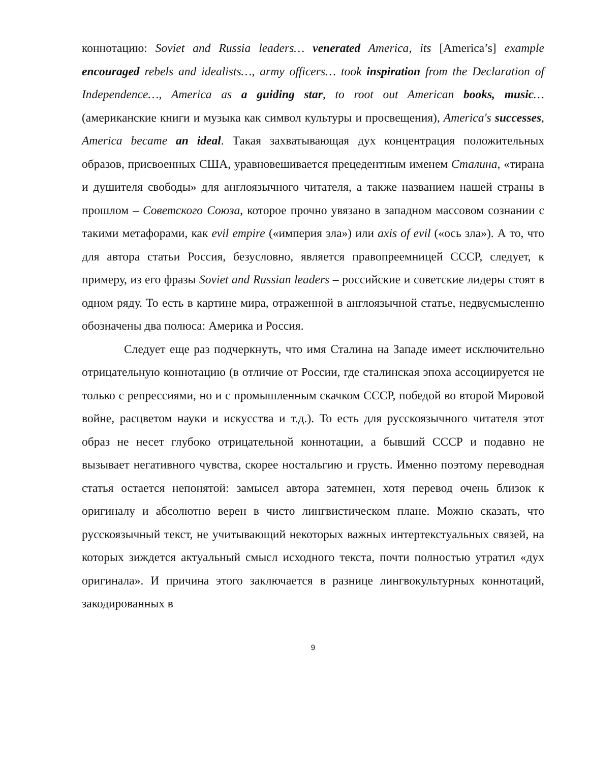коннотацию: Soviet and Russia leaders… venerated America, its [America’s] example encouraged rebels and idealists…, army officers… took inspiration from the Declaration of Independence…, America as a guiding star, to root out American books, music… (американские книги и музыка как символ культуры и просвещения), America's successes, America became an ideal. Такая захватывающая дух концентрация положительных образов, присвоенных США, уравновешивается прецедентным именем Сталина, «тирана и душителя свободы» для англоязычного читателя, а также названием нашей страны в прошлом – Советского Союза, которое прочно увязано в западном массовом сознании с такими метафорами, как evil empire («империя зла») или axis of evil («ось зла»). А то, что для автора статьи Россия, безусловно, является правопреемницей СССР, следует, к примеру, из его фразы Soviet and Russian leaders – российские и советские лидеры стоят в одном ряду. То есть в картине мира, отраженной в англоязычной статье, недвусмысленно обозначены два полюса: Америка и Россия.
Следует еще раз подчеркнуть, что имя Сталина на Западе имеет исключительно отрицательную коннотацию (в отличие от России, где сталинская эпоха ассоциируется не только с репрессиями, но и с промышленным скачком СССР, победой во второй Мировой войне, расцветом науки и искусства и т.д.). То есть для русскоязычного читателя этот образ не несет глубоко отрицательной коннотации, а бывший СССР и подавно не вызывает негативного чувства, скорее ностальгию и грусть. Именно поэтому переводная статья остается непонятой: замысел автора затемнен, хотя перевод очень близок к оригиналу и абсолютно верен в чисто лингвистическом плане. Можно сказать, что русскоязычный текст, не учитывающий некоторых важных интертекстуальных связей, на которых зиждется актуальный смысл исходного текста, почти полностью утратил «дух оригинала». И причина этого заключается в разнице лингвокультурных коннотаций, закодированных в
9